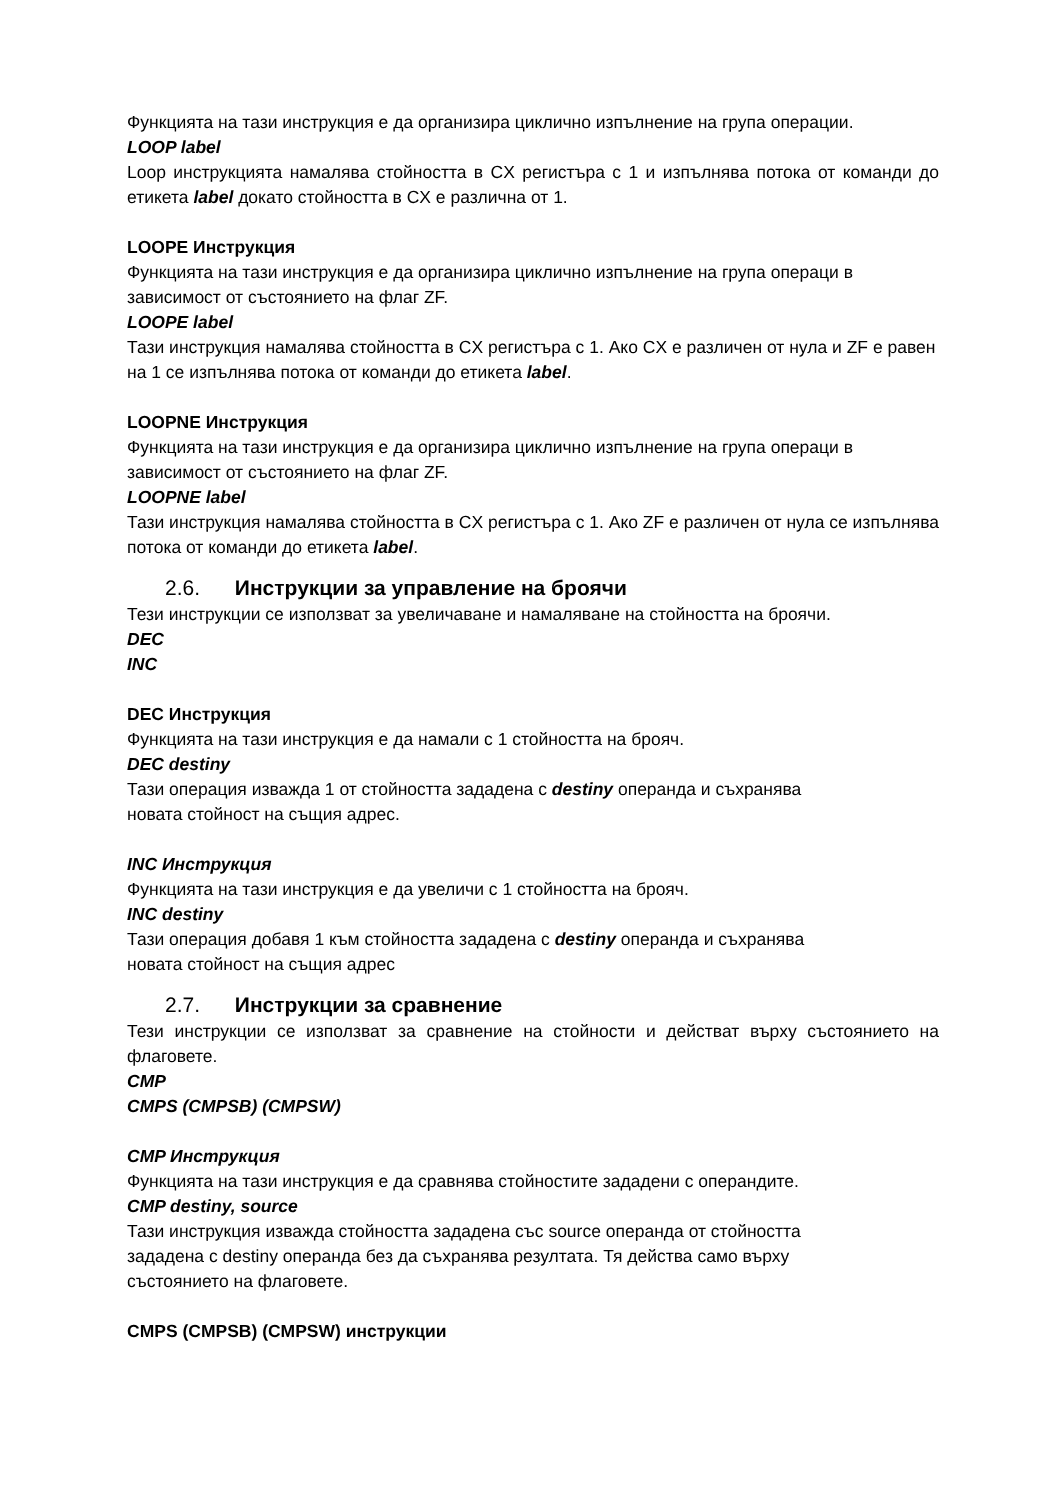Функцията на тази инструкция е да организира циклично изпълнение на група операции.
LOOP label
Loop инструкцията намалява стойността в CX регистъра с 1 и изпълнява потока от команди до етикета label докато стойността в CX е различна от 1.
LOOPE Инструкция
Функцията на тази инструкция е да организира циклично изпълнение на група операци в зависимост от състоянието на флаг ZF.
LOOPE label
Тази инструкция намалява стойността в CX регистъра с 1. Ако CX е различен от нула и ZF е равен на 1 се изпълнява потока от команди до етикета label.
LOOPNE Инструкция
Функцията на тази инструкция е да организира циклично изпълнение на група операци в зависимост от състоянието на флаг ZF.
LOOPNE label
Тази инструкция намалява стойността в CX регистъра с 1. Ако ZF е различен от нула се изпълнява потока от команди до етикета label.
2.6. Инструкции за управление на броячи
Тези инструкции се използват за увеличаване и намаляване на стойността на броячи.
DEC
INC
DEC Инструкция
Функцията на тази инструкция е да намали с 1 стойността на брояч.
DEC destiny
Тази операция изважда 1 от стойността зададена с destiny операнда и съхранява
новата стойност на същия адрес.
INC Инструкция
Функцията на тази инструкция е да увеличи с 1 стойността на брояч.
INC destiny
Тази операция добавя 1 към стойността зададена с destiny операнда и съхранява
новата стойност на същия адрес
2.7. Инструкции за сравнение
Тези инструкции се използват за сравнение на стойности и действат върху състоянието на флаговете.
CMP
CMPS (CMPSB) (CMPSW)
CMP Инструкция
Функцията на тази инструкция е да сравнява стойностите зададени с операндите.
CMP destiny, source
Тази инструкция изважда стойността зададена със source операнда от стойността
зададена с destiny операнда без да съхранява резултата. Тя действа само върху
състоянието на флаговете.
CMPS (CMPSB) (CMPSW) инструкции